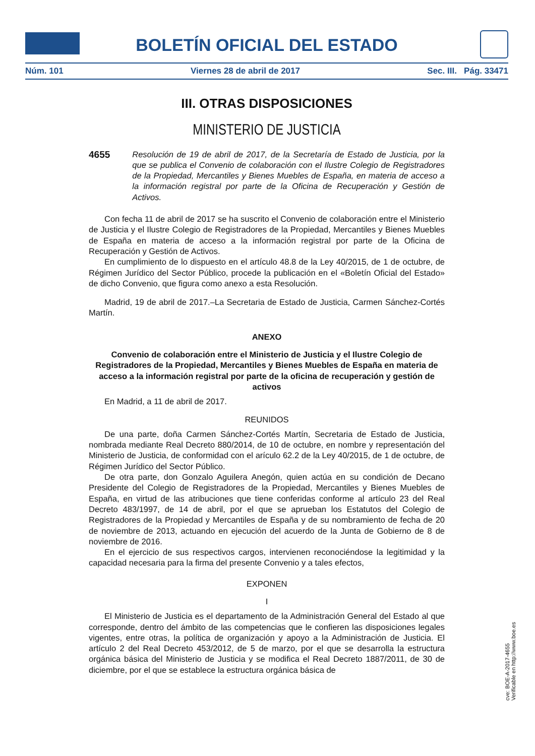BOLETÍN OFICIAL DEL ESTADO
Núm. 101 Viernes 28 de abril de 2017 Sec. III. Pág. 33471
III. OTRAS DISPOSICIONES
MINISTERIO DE JUSTICIA
4655 Resolución de 19 de abril de 2017, de la Secretaría de Estado de Justicia, por la que se publica el Convenio de colaboración con el Ilustre Colegio de Registradores de la Propiedad, Mercantiles y Bienes Muebles de España, en materia de acceso a la información registral por parte de la Oficina de Recuperación y Gestión de Activos.
Con fecha 11 de abril de 2017 se ha suscrito el Convenio de colaboración entre el Ministerio de Justicia y el Ilustre Colegio de Registradores de la Propiedad, Mercantiles y Bienes Muebles de España en materia de acceso a la información registral por parte de la Oficina de Recuperación y Gestión de Activos.
En cumplimiento de lo dispuesto en el artículo 48.8 de la Ley 40/2015, de 1 de octubre, de Régimen Jurídico del Sector Público, procede la publicación en el «Boletín Oficial del Estado» de dicho Convenio, que figura como anexo a esta Resolución.
Madrid, 19 de abril de 2017.–La Secretaria de Estado de Justicia, Carmen Sánchez-Cortés Martín.
ANEXO
Convenio de colaboración entre el Ministerio de Justicia y el Ilustre Colegio de Registradores de la Propiedad, Mercantiles y Bienes Muebles de España en materia de acceso a la información registral por parte de la oficina de recuperación y gestión de activos
En Madrid, a 11 de abril de 2017.
REUNIDOS
De una parte, doña Carmen Sánchez-Cortés Martín, Secretaria de Estado de Justicia, nombrada mediante Real Decreto 880/2014, de 10 de octubre, en nombre y representación del Ministerio de Justicia, de conformidad con el arículo 62.2 de la Ley 40/2015, de 1 de octubre, de Régimen Jurídico del Sector Público.
De otra parte, don Gonzalo Aguilera Anegón, quien actúa en su condición de Decano Presidente del Colegio de Registradores de la Propiedad, Mercantiles y Bienes Muebles de España, en virtud de las atribuciones que tiene conferidas conforme al artículo 23 del Real Decreto 483/1997, de 14 de abril, por el que se aprueban los Estatutos del Colegio de Registradores de la Propiedad y Mercantiles de España y de su nombramiento de fecha de 20 de noviembre de 2013, actuando en ejecución del acuerdo de la Junta de Gobierno de 8 de noviembre de 2016.
En el ejercicio de sus respectivos cargos, intervienen reconociéndose la legitimidad y la capacidad necesaria para la firma del presente Convenio y a tales efectos,
EXPONEN
I
El Ministerio de Justicia es el departamento de la Administración General del Estado al que corresponde, dentro del ámbito de las competencias que le confieren las disposiciones legales vigentes, entre otras, la política de organización y apoyo a la Administración de Justicia. El artículo 2 del Real Decreto 453/2012, de 5 de marzo, por el que se desarrolla la estructura orgánica básica del Ministerio de Justicia y se modifica el Real Decreto 1887/2011, de 30 de diciembre, por el que se establece la estructura orgánica básica de
cve: BOE-A-2017-4655
Verificable en http://www.boe.es